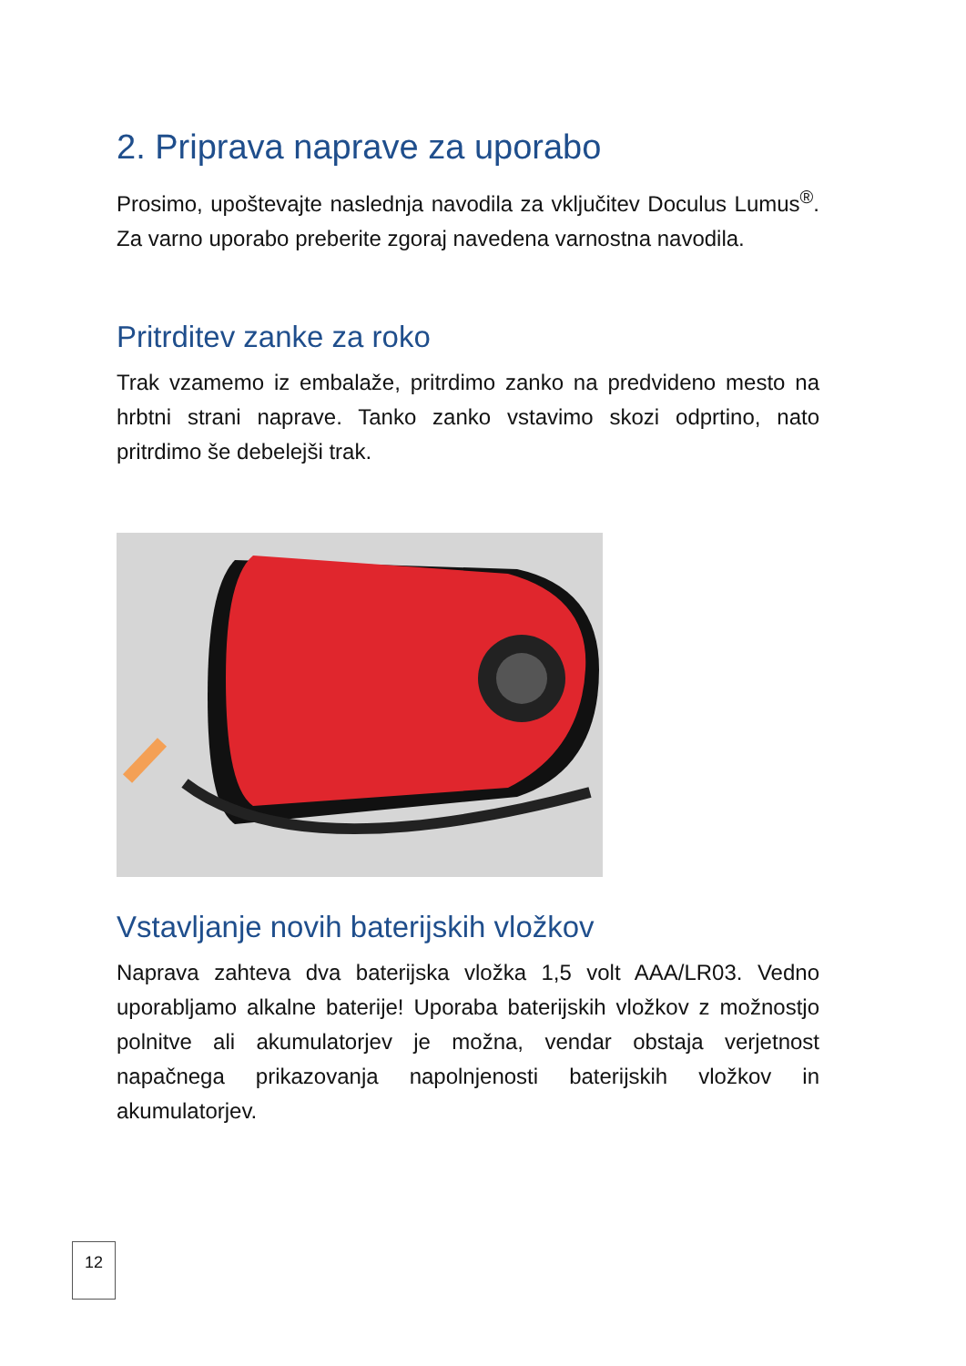2. Priprava naprave za uporabo
Prosimo, upoštevajte naslednja navodila za vključitev Doculus Lumus<sup>®</sup>. Za varno uporabo preberite zgoraj navedena varnostna navodila.
Pritrditev zanke za roko
Trak vzamemo iz embalaže, pritrdimo zanko na predvideno mesto na hrbtni strani naprave. Tanko zanko vstavimo skozi odprtino, nato pritrdimo še debelejši trak.
Vstavljanje novih baterijskih vložkov
Naprava zahteva dva baterijska vložka 1,5 volt AAA/LR03. Vedno uporabljamo alkalne baterije! Uporaba baterijskih vložkov z možnostjo polnitve ali akumulatorjev je možna, vendar obstaja verjetnost napačnega prikazovanja napolnjenosti baterijskih vložkov in akumulatorjev.
12